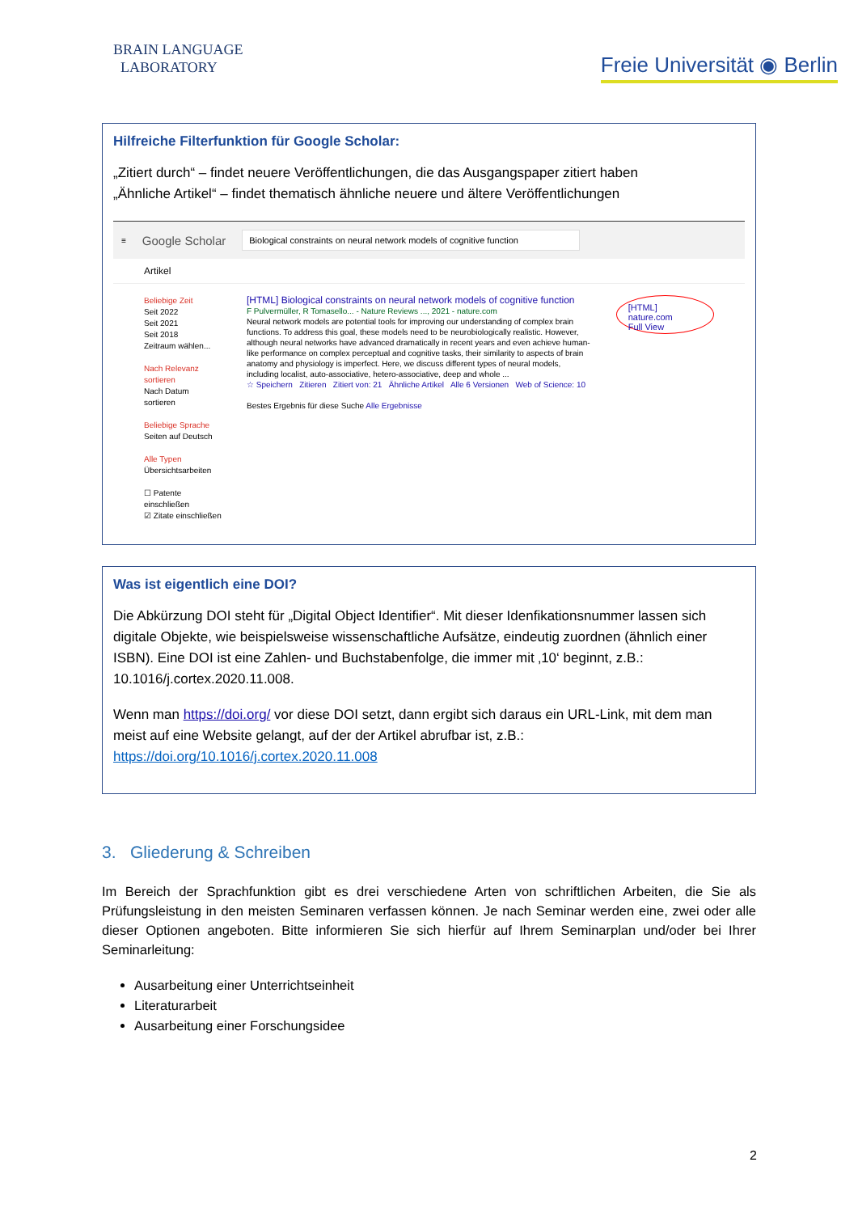BRAIN LANGUAGE
LABORATORY
Freie Universität ◉ Berlin
Hilfreiche Filterfunktion für Google Scholar:
„Zitiert durch“ – findet neuere Veröffentlichungen, die das Ausgangspaper zitiert haben
„Ähnliche Artikel“ – findet thematisch ähnliche neuere und ältere Veröffentlichungen
≡ Google Scholar Biological constraints on neural network models of cognitive function
Artikel
Beliebige Zeit
Seit 2022
Seit 2021
Seit 2018
Zeitraum wählen...
Nach Relevanz sortieren
Nach Datum sortieren
Beliebige Sprache
Seiten auf Deutsch
Alle Typen
Übersichtsarbeiten
☐ Patente einschließen
☑ Zitate einschließen
[HTML] Biological constraints on neural network models of cognitive function
F Pulvermüller, R Tomasello... - Nature Reviews ..., 2021 - nature.com
Neural network models are potential tools for improving our understanding of complex brain functions. To address this goal, these models need to be neurobiologically realistic. However, although neural networks have advanced dramatically in recent years and even achieve human-like performance on complex perceptual and cognitive tasks, their similarity to aspects of brain anatomy and physiology is imperfect. Here, we discuss different types of neural models, including localist, auto-associative, hetero-associative, deep and whole ...
☆ Speichern Zitieren Zitiert von: 21 Ähnliche Artikel Alle 6 Versionen Web of Science: 10
Bestes Ergebnis für diese Suche Alle Ergebnisse
[HTML] nature.com
Full View
Was ist eigentlich eine DOI?
Die Abkürzung DOI steht für „Digital Object Identifier“. Mit dieser Idenfikationsnummer lassen sich digitale Objekte, wie beispielsweise wissenschaftliche Aufsätze, eindeutig zuordnen (ähnlich einer ISBN). Eine DOI ist eine Zahlen- und Buchstabenfolge, die immer mit ‚10‘ beginnt, z.B.: 10.1016/j.cortex.2020.11.008.
Wenn man https://doi.org/ vor diese DOI setzt, dann ergibt sich daraus ein URL-Link, mit dem man meist auf eine Website gelangt, auf der der Artikel abrufbar ist, z.B.:
https://doi.org/10.1016/j.cortex.2020.11.008
3. Gliederung & Schreiben
Im Bereich der Sprachfunktion gibt es drei verschiedene Arten von schriftlichen Arbeiten, die Sie als Prüfungsleistung in den meisten Seminaren verfassen können. Je nach Seminar werden eine, zwei oder alle dieser Optionen angeboten. Bitte informieren Sie sich hierfür auf Ihrem Seminarplan und/oder bei Ihrer Seminarleitung:
Ausarbeitung einer Unterrichtseinheit
Literaturarbeit
Ausarbeitung einer Forschungsidee
2